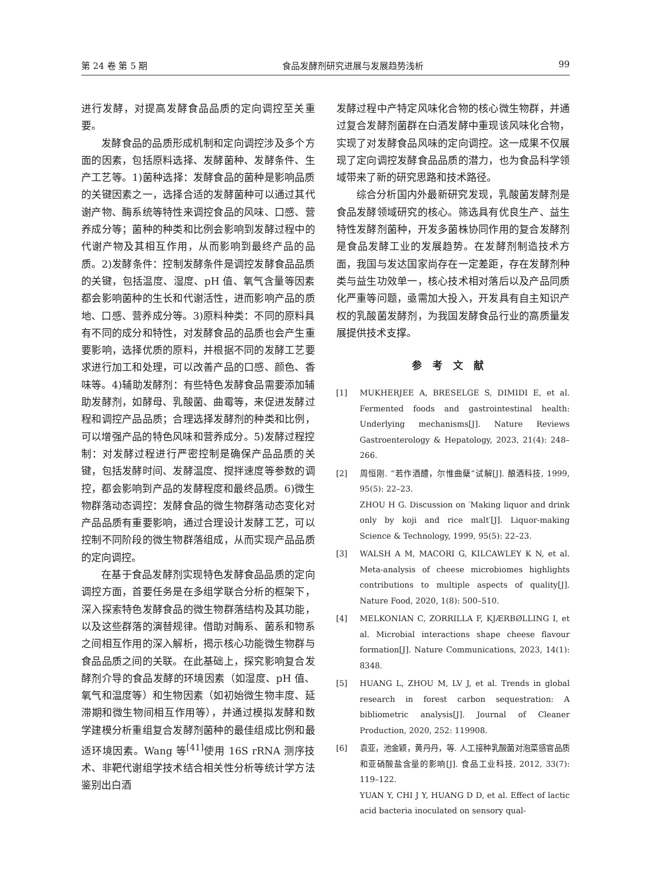第 24 卷 第 5 期 食品发酵剂研究进展与发展趋势浅析 99
进行发酵，对提高发酵食品品质的定向调控至关重要。
发酵食品的品质形成机制和定向调控涉及多个方面的因素，包括原料选择、发酵菌种、发酵条件、生产工艺等。1)菌种选择：发酵食品的菌种是影响品质的关键因素之一，选择合适的发酵菌种可以通过其代谢产物、酶系统等特性来调控食品的风味、口感、营养成分等；菌种的种类和比例会影响到发酵过程中的代谢产物及其相互作用，从而影响到最终产品的品质。2)发酵条件：控制发酵条件是调控发酵食品品质的关键，包括温度、湿度、pH 值、氧气含量等因素都会影响菌种的生长和代谢活性，进而影响产品的质地、口感、营养成分等。3)原料种类：不同的原料具有不同的成分和特性，对发酵食品的品质也会产生重要影响，选择优质的原料，并根据不同的发酵工艺要求进行加工和处理，可以改善产品的口感、颜色、香味等。4)辅助发酵剂：有些特色发酵食品需要添加辅助发酵剂，如酵母、乳酸菌、曲霉等，来促进发酵过程和调控产品品质；合理选择发酵剂的种类和比例，可以增强产品的特色风味和营养成分。5)发酵过程控制：对发酵过程进行严密控制是确保产品品质的关键，包括发酵时间、发酵温度、搅拌速度等参数的调控，都会影响到产品的发酵程度和最终品质。6)微生物群落动态调控：发酵食品的微生物群落动态变化对产品品质有重要影响，通过合理设计发酵工艺，可以控制不同阶段的微生物群落组成，从而实现产品品质的定向调控。
在基于食品发酵剂实现特色发酵食品品质的定向调控方面，首要任务是在多组学联合分析的框架下，深入探索特色发酵食品的微生物群落结构及其功能，以及这些群落的演替规律。借助对酶系、菌系和物系之间相互作用的深入解析，揭示核心功能微生物群与食品品质之间的关联。在此基础上，探究影响复合发酵剂介导的食品发酵的环境因素（如湿度、pH 值、氧气和温度等）和生物因素（如初始微生物丰度、延滞期和微生物间相互作用等），并通过模拟发酵和数学建模分析重组复合发酵剂菌种的最佳组成比例和最适环境因素。Wang 等<sup>[41]</sup>使用 16S rRNA 测序技术、非靶代谢组学技术结合相关性分析等统计学方法鉴别出白酒
发酵过程中产特定风味化合物的核心微生物群，并通过复合发酵剂菌群在白酒发酵中重现该风味化合物，实现了对发酵食品风味的定向调控。这一成果不仅展现了定向调控发酵食品品质的潜力，也为食品科学领域带来了新的研究思路和技术路径。
综合分析国内外最新研究发现，乳酸菌发酵剂是食品发酵领域研究的核心。筛选具有优良生产、益生特性发酵剂菌种，开发多菌株协同作用的复合发酵剂是食品发酵工业的发展趋势。在发酵剂制造技术方面，我国与发达国家尚存在一定差距，存在发酵剂种类与益生功效单一，核心技术相对落后以及产品同质化严重等问题，亟需加大投入，开发具有自主知识产权的乳酸菌发酵剂，为我国发酵食品行业的高质量发展提供技术支撑。
参考文献
[1] MUKHERJEE A, BRESELGE S, DIMIDI E, et al. Fermented foods and gastrointestinal health: Underlying mechanisms[J]. Nature Reviews Gastroenterology & Hepatology, 2023, 21(4): 248–266.
[2] 周恒刚. “若作酒醴，尔惟曲蘖”试解[J]. 酿酒科技, 1999, 95(5): 22–23.
ZHOU H G. Discussion on ′Making liquor and drink only by koji and rice malt′[J]. Liquor-making Science & Technology, 1999, 95(5): 22–23.
[3] WALSH A M, MACORI G, KILCAWLEY K N, et al. Meta-analysis of cheese microbiomes highlights contributions to multiple aspects of quality[J]. Nature Food, 2020, 1(8): 500–510.
[4] MELKONIAN C, ZORRILLA F, KJÆRBØLLING I, et al. Microbial interactions shape cheese flavour formation[J]. Nature Communications, 2023, 14(1): 8348.
[5] HUANG L, ZHOU M, LV J, et al. Trends in global research in forest carbon sequestration: A bibliometric analysis[J]. Journal of Cleaner Production, 2020, 252: 119908.
[6] 袁亚，池金颖，黄丹丹，等. 人工接种乳酸菌对泡菜感官品质和亚硝酸盐含量的影响[J]. 食品工业科技, 2012, 33(7): 119–122.
YUAN Y, CHI J Y, HUANG D D, et al. Effect of lactic acid bacteria inoculated on sensory qual-